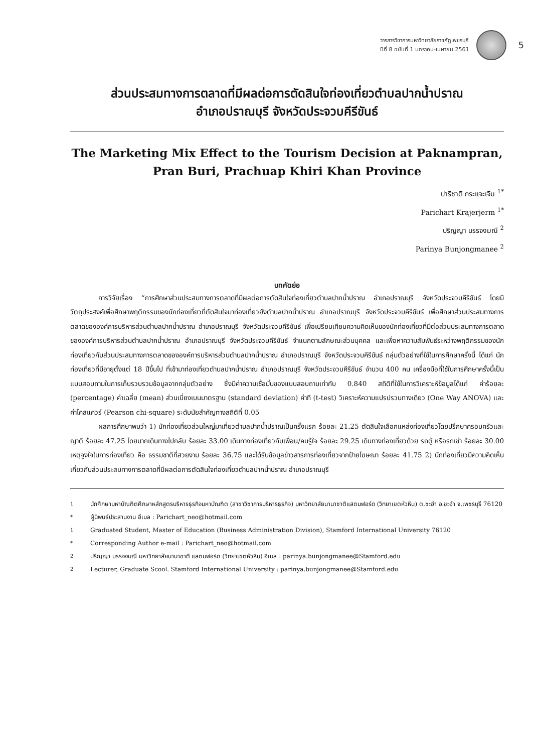วารสารวิชาการมหาวิทยาลัยราชภัฏเพชรบุรี
ปีที่ 8 ฉบับที่ 1 มกราคม-เมษายน 2561
5
ส่วนประสมทางการตลาดที่มีผลต่อการตัดสินใจท่องเที่ยวตำบลปากน้ำปราณ
อำเภอปราณบุรี จังหวัดประจวบคีรีขันธ์
The Marketing Mix Effect to the Tourism Decision at Paknampran,
Pran Buri, Prachuap Khiri Khan Province
ปาริชาติ กระแจะเจิม <sup>1*</sup>
Parichart Krajerjerm <sup>1*</sup>
ปริญญา บรรจงมณี <sup>2</sup>
Parinya Bunjongmanee <sup>2</sup>
บทคัดย่อ
การวิจัยเรื่อง “การศึกษาส่วนประสมทางการตลาดที่มีผลต่อการตัดสินใจท่องเที่ยวตำบลปากน้ำปราณ อำเภอปราณบุรี จังหวัดประจวบคีรีขันธ์ โดยมีวัตถุประสงค์เพื่อศึกษาพฤติกรรมของนักท่องเที่ยวที่ตัดสินใจมาท่องเที่ยวยังตำบลปากน้ำปราณ อำเภอปราณบุรี จังหวัดประจวบคีรีขันธ์ เพื่อศึกษาส่วนประสมทางการตลาดขององค์การบริหารส่วนตำบลปากน้ำปราณ อำเภอปราณบุรี จังหวัดประจวบคีรีขันธ์ เพื่อเปรียบเทียบความคิดเห็นของนักท่องเที่ยวที่มีต่อส่วนประสมทางการตลาดขององค์การบริหารส่วนตำบลปากน้ำปราณ อำเภอปราณบุรี จังหวัดประจวบคีรีขันธ์ จำแนกตามลักษณะส่วนบุคคล และเพื่อหาความสัมพันธ์ระหว่างพฤติกรรมของนักท่องเที่ยวกับส่วนประสมทางการตลาดขององค์การบริหารส่วนตำบลปากน้ำปราณ อำเภอปราณบุรี จังหวัดประจวบคีรีขันธ์ กลุ่มตัวอย่างที่ใช้ในการศึกษาครั้งนี้ ได้แก่ นักท่องเที่ยวที่มีอายุตั้งแต่ 18 ปีขึ้นไป ที่เข้ามาท่องเที่ยวตำบลปากน้ำปราณ อำเภอปราณบุรี จังหวัดประจวบคีรีขันธ์ จำนวน 400 คน เครื่องมือที่ใช้ในการศึกษาครั้งนี้เป็นแบบสอบถามในการเก็บรวบรวมข้อมูลจากกลุ่มตัวอย่าง ซึ่งมีค่าความเชื่อมั่นของแบบสอบถามเท่ากับ 0.840 สถิติที่ใช้ในการวิเคราะห์ข้อมูลได้แก่ ค่าร้อยละ (percentage) ค่าเฉลี่ย (mean) ส่วนเบี่ยงเบนมาตรฐาน (standard deviation) ค่าที (t-test) วิเคราะห์ความแปรปรวนทางเดียว (One Way ANOVA) และค่าไคสแควร์ (Pearson chi-square) ระดับนัยสำคัญทางสถิติที่ 0.05
ผลการศึกษาพบว่า 1) นักท่องเที่ยวส่วนใหญ่มาเที่ยวตำบลปากน้ำปราณเป็นครั้งแรก ร้อยละ 21.25 ตัดสินใจเลือกแหล่งท่องเที่ยวโดยปรึกษาครอบครัวและญาติ ร้อยละ 47.25 โดยมากเดินทางไปกลับ ร้อยละ 33.00 เดินทางท่องเที่ยวกับเพื่อน/คนรู้ใจ ร้อยละ 29.25 เดินทางท่องเที่ยวด้วย รถตู้ หรือรถเช่า ร้อยละ 30.00 เหตุจูงใจในการท่องเที่ยว คือ ธรรมชาติที่สวยงาม ร้อยละ 36.75 และได้รับข้อมูลข่าวสารการท่องเที่ยวจากป้ายโฆษณา ร้อยละ 41.75 2) นักท่องเที่ยวมีความคิดเห็นเกี่ยวกับส่วนประสมทางการตลาดที่มีผลต่อการตัดสินใจท่องเที่ยวตำบลปากน้ำปราณ อำเภอปราณบุรี
<sup>1</sup> นักศึกษามหาบัณฑิตศึกษาหลักสูตรบริหารธุรกิจมหาบัณฑิต (สาขาวิชาการบริหารธุรกิจ) มหาวิทยาลัยนานาชาติแสตมฟอร์ด (วิทยาเขตหัวหิน) ต.ชะอำ อ.ชะอำ จ.เพชรบุรี 76120
<sup>*</sup> ผู้นิพนธ์ประสานงาน อีเมล : Parichart_neo@hotmail.com
<sup>1</sup> Graduated Student, Master of Education (Business Administration Division), Stamford International University 76120
<sup>*</sup> Corresponding Author e-mail : Parichart_neo@hotmail.com
<sup>2</sup> ปริญญา บรรจงมณี มหาวิทยาลัยนานาชาติ แสตมฟอร์ด (วิทยาเขตหัวหิน) อีเมล : parinya.bunjongmanee@Stamford.edu
<sup>2</sup> Lecturer, Graduate Scool. Stamford International University : parinya.bunjongmanee@Stamford.edu